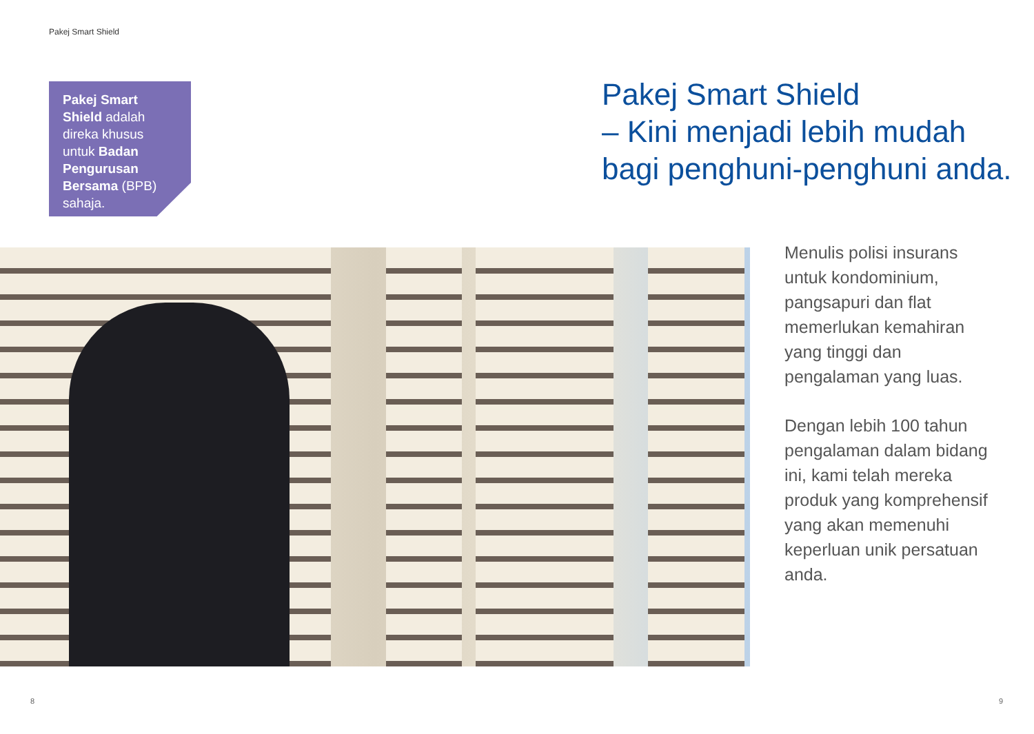Pakej Smart Shield
Pakej Smart Shield adalah direka khusus untuk Badan Pengurusan Bersama (BPB) sahaja.
Pakej Smart Shield
– Kini menjadi lebih mudah
bagi penghuni-penghuni anda.
Menulis polisi insurans untuk kondominium, pangsapuri dan flat memerlukan kemahiran yang tinggi dan pengalaman yang luas.
Dengan lebih 100 tahun pengalaman dalam bidang ini, kami telah mereka produk yang komprehensif yang akan memenuhi keperluan unik persatuan anda.
8 9